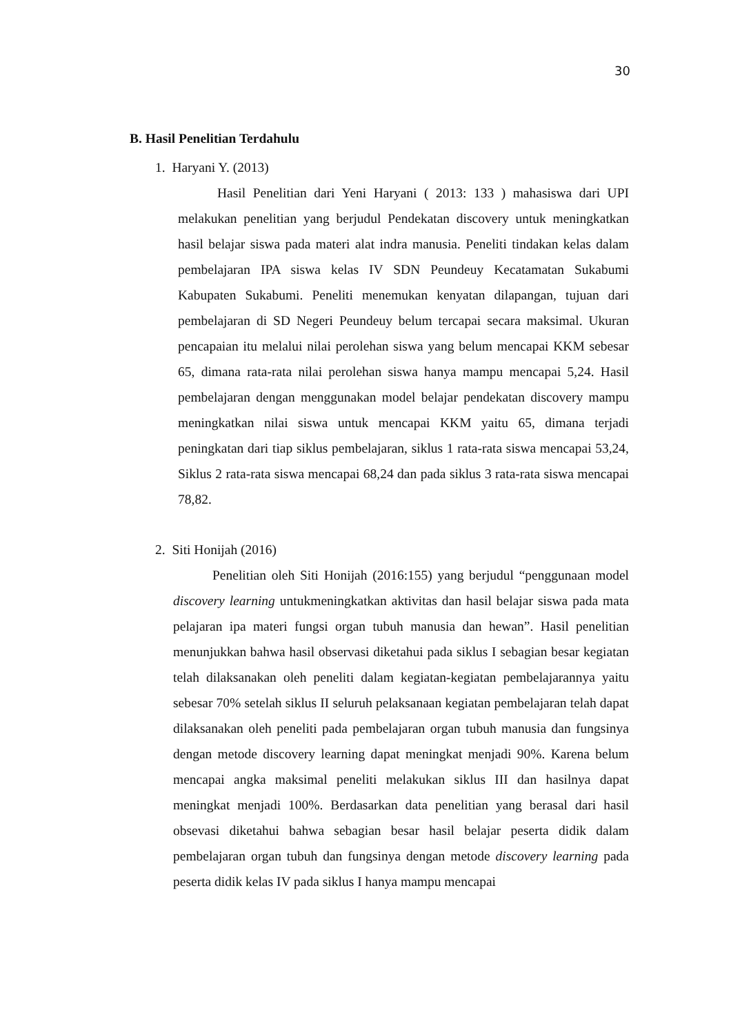30
B. Hasil Penelitian Terdahulu
1. Haryani Y. (2013)
Hasil Penelitian dari Yeni Haryani ( 2013: 133 ) mahasiswa dari UPI melakukan penelitian yang berjudul Pendekatan discovery untuk meningkatkan hasil belajar siswa pada materi alat indra manusia. Peneliti tindakan kelas dalam pembelajaran IPA siswa kelas IV SDN Peundeuy Kecatamatan Sukabumi Kabupaten Sukabumi. Peneliti menemukan kenyatan dilapangan, tujuan dari pembelajaran di SD Negeri Peundeuy belum tercapai secara maksimal. Ukuran pencapaian itu melalui nilai perolehan siswa yang belum mencapai KKM sebesar 65, dimana rata-rata nilai perolehan siswa hanya mampu mencapai 5,24. Hasil pembelajaran dengan menggunakan model belajar pendekatan discovery mampu meningkatkan nilai siswa untuk mencapai KKM yaitu 65, dimana terjadi peningkatan dari tiap siklus pembelajaran, siklus 1 rata-rata siswa mencapai 53,24, Siklus 2 rata-rata siswa mencapai 68,24 dan pada siklus 3 rata-rata siswa mencapai 78,82.
2. Siti Honijah (2016)
Penelitian oleh Siti Honijah (2016:155) yang berjudul “penggunaan model discovery learning untukmeningkatkan aktivitas dan hasil belajar siswa pada mata pelajaran ipa materi fungsi organ tubuh manusia dan hewan”. Hasil penelitian menunjukkan bahwa hasil observasi diketahui pada siklus I sebagian besar kegiatan telah dilaksanakan oleh peneliti dalam kegiatan-kegiatan pembelajarannya yaitu sebesar 70% setelah siklus II seluruh pelaksanaan kegiatan pembelajaran telah dapat dilaksanakan oleh peneliti pada pembelajaran organ tubuh manusia dan fungsinya dengan metode discovery learning dapat meningkat menjadi 90%. Karena belum mencapai angka maksimal peneliti melakukan siklus III dan hasilnya dapat meningkat menjadi 100%. Berdasarkan data penelitian yang berasal dari hasil obsevasi diketahui bahwa sebagian besar hasil belajar peserta didik dalam pembelajaran organ tubuh dan fungsinya dengan metode discovery learning pada peserta didik kelas IV pada siklus I hanya mampu mencapai